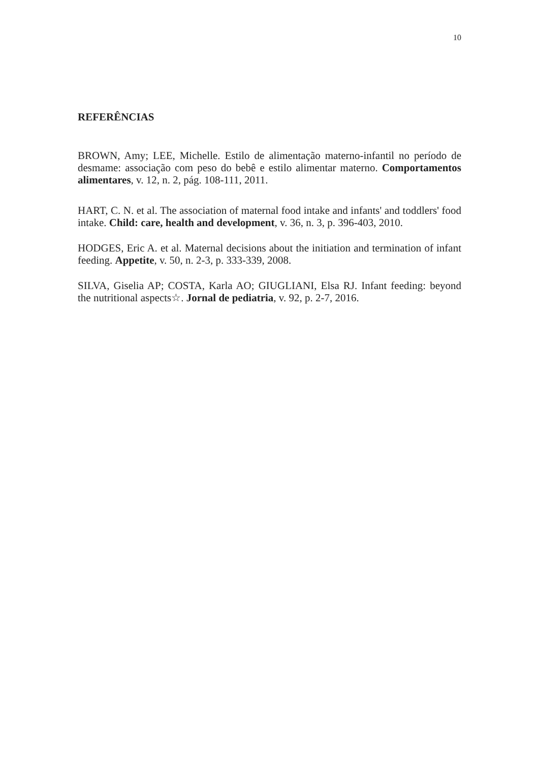10
REFERÊNCIAS
BROWN, Amy; LEE, Michelle. Estilo de alimentação materno-infantil no período de desmame: associação com peso do bebê e estilo alimentar materno. Comportamentos alimentares, v. 12, n. 2, pág. 108-111, 2011.
HART, C. N. et al. The association of maternal food intake and infants' and toddlers' food intake. Child: care, health and development, v. 36, n. 3, p. 396-403, 2010.
HODGES, Eric A. et al. Maternal decisions about the initiation and termination of infant feeding. Appetite, v. 50, n. 2-3, p. 333-339, 2008.
SILVA, Giselia AP; COSTA, Karla AO; GIUGLIANI, Elsa RJ. Infant feeding: beyond the nutritional aspects☆. Jornal de pediatria, v. 92, p. 2-7, 2016.